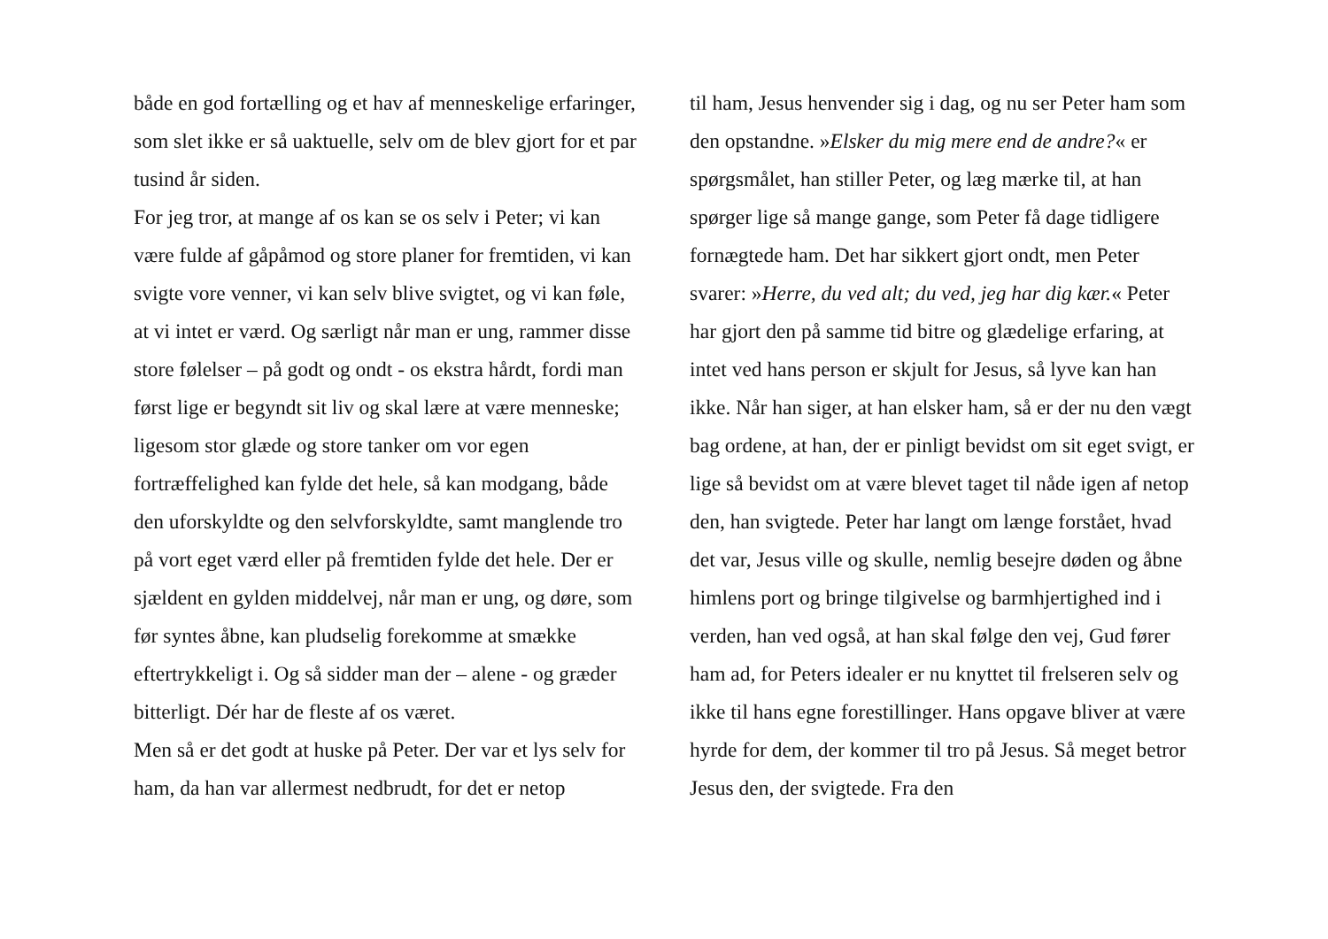både en god fortælling og et hav af menneskelige erfaringer, som slet ikke er så uaktuelle, selv om de blev gjort for et par tusind år siden.
For jeg tror, at mange af os kan se os selv i Peter; vi kan være fulde af gåpåmod og store planer for fremtiden, vi kan svigte vore venner, vi kan selv blive svigtet, og vi kan føle, at vi intet er værd. Og særligt når man er ung, rammer disse store følelser – på godt og ondt - os ekstra hårdt, fordi man først lige er begyndt sit liv og skal lære at være menneske; ligesom stor glæde og store tanker om vor egen fortræffelighed kan fylde det hele, så kan modgang, både den uforskyldte og den selvforskyldte, samt manglende tro på vort eget værd eller på fremtiden fylde det hele. Der er sjældent en gylden middelvej, når man er ung, og døre, som før syntes åbne, kan pludselig forekomme at smække eftertrykkeligt i. Og så sidder man der – alene - og græder bitterligt. Dér har de fleste af os været.
Men så er det godt at huske på Peter. Der var et lys selv for ham, da han var allermest nedbrudt, for det er netop
til ham, Jesus henvender sig i dag, og nu ser Peter ham som den opstandne. »Elsker du mig mere end de andre?« er spørgsmålet, han stiller Peter, og læg mærke til, at han spørger lige så mange gange, som Peter få dage tidligere fornægtede ham. Det har sikkert gjort ondt, men Peter svarer: »Herre, du ved alt; du ved, jeg har dig kær.« Peter har gjort den på samme tid bitre og glædelige erfaring, at intet ved hans person er skjult for Jesus, så lyve kan han ikke. Når han siger, at han elsker ham, så er der nu den vægt bag ordene, at han, der er pinligt bevidst om sit eget svigt, er lige så bevidst om at være blevet taget til nåde igen af netop den, han svigtede. Peter har langt om længe forstået, hvad det var, Jesus ville og skulle, nemlig besejre døden og åbne himlens port og bringe tilgivelse og barmhjertighed ind i verden, han ved også, at han skal følge den vej, Gud fører ham ad, for Peters idealer er nu knyttet til frelseren selv og ikke til hans egne forestillinger. Hans opgave bliver at være hyrde for dem, der kommer til tro på Jesus. Så meget betror Jesus den, der svigtede. Fra den